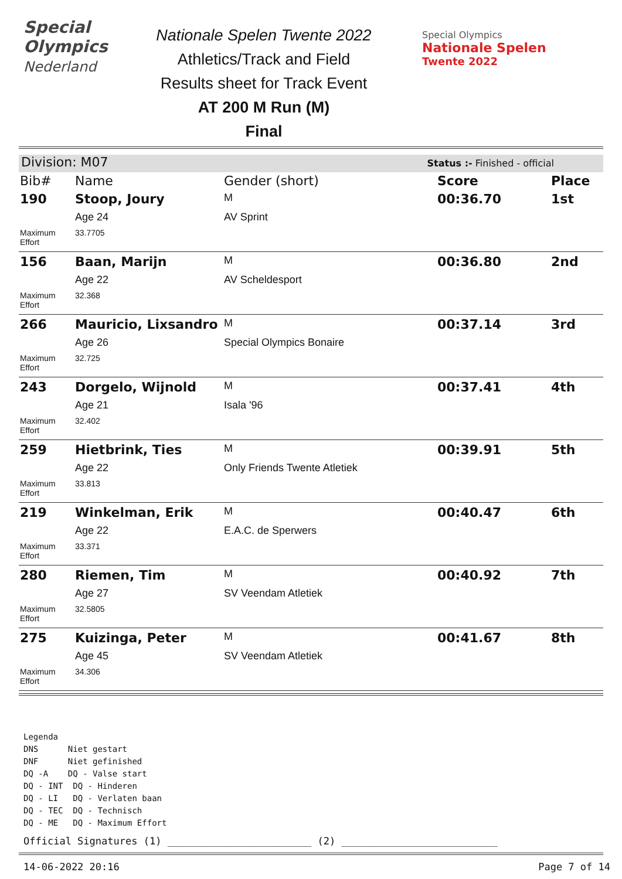Special
Olympics
Nederland
Nationale Spelen Twente 2022
Athletics/Track and Field
Results sheet for Track Event
AT 200 M Run (M)
Final
Special Olympics
Nationale Spelen
Twente 2022
Division: M07 Status :- Finished - official
| Bib# | Name | Gender (short) | Score | Place |
| --- | --- | --- | --- | --- |
| 190 | Stoop, Joury | M | 00:36.70 | 1st |
| | Age 24 | AV Sprint | | |
| Maximum Effort | 33.7705 | | | |
| 156 | Baan, Marijn | M | 00:36.80 | 2nd |
| | Age 22 | AV Scheldesport | | |
| Maximum Effort | 32.368 | | | |
| 266 | Mauricio, Lixsandro | M | 00:37.14 | 3rd |
| | Age 26 | Special Olympics Bonaire | | |
| Maximum Effort | 32.725 | | | |
| 243 | Dorgelo, Wijnold | M | 00:37.41 | 4th |
| | Age 21 | Isala '96 | | |
| Maximum Effort | 32.402 | | | |
| 259 | Hietbrink, Ties | M | 00:39.91 | 5th |
| | Age 22 | Only Friends Twente Atletiek | | |
| Maximum Effort | 33.813 | | | |
| 219 | Winkelman, Erik | M | 00:40.47 | 6th |
| | Age 22 | E.A.C. de Sperwers | | |
| Maximum Effort | 33.371 | | | |
| 280 | Riemen, Tim | M | 00:40.92 | 7th |
| | Age 27 | SV Veendam Atletiek | | |
| Maximum Effort | 32.5805 | | | |
| 275 | Kuizinga, Peter | M | 00:41.67 | 8th |
| | Age 45 | SV Veendam Atletiek | | |
| Maximum Effort | 34.306 | | | |
Legenda
DNS Niet gestart
DNF Niet gefinished
DQ -A DQ - Valse start
DQ - INT DQ - Hinderen
DQ - LI DQ - Verlaten baan
DQ - TEC DQ - Technisch
DQ - ME DQ - Maximum Effort
Official Signatures (1) ________________________ (2) __________________________
14-06-2022 20:16 Page 7 of 14